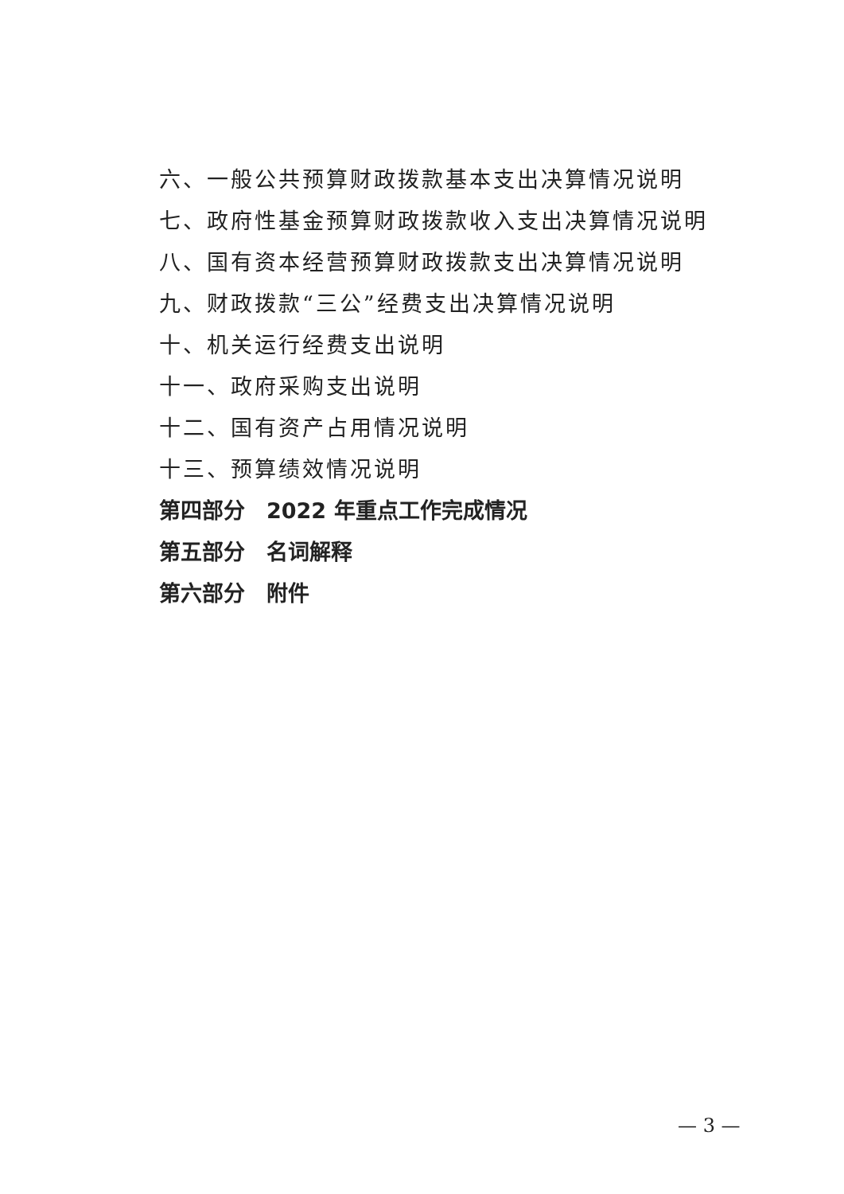六、一般公共预算财政拨款基本支出决算情况说明
七、政府性基金预算财政拨款收入支出决算情况说明
八、国有资本经营预算财政拨款支出决算情况说明
九、财政拨款“三公”经费支出决算情况说明
十、机关运行经费支出说明
十一、政府采购支出说明
十二、国有资产占用情况说明
十三、预算绩效情况说明
第四部分　2022 年重点工作完成情况
第五部分　名词解释
第六部分　附件
— 3 —